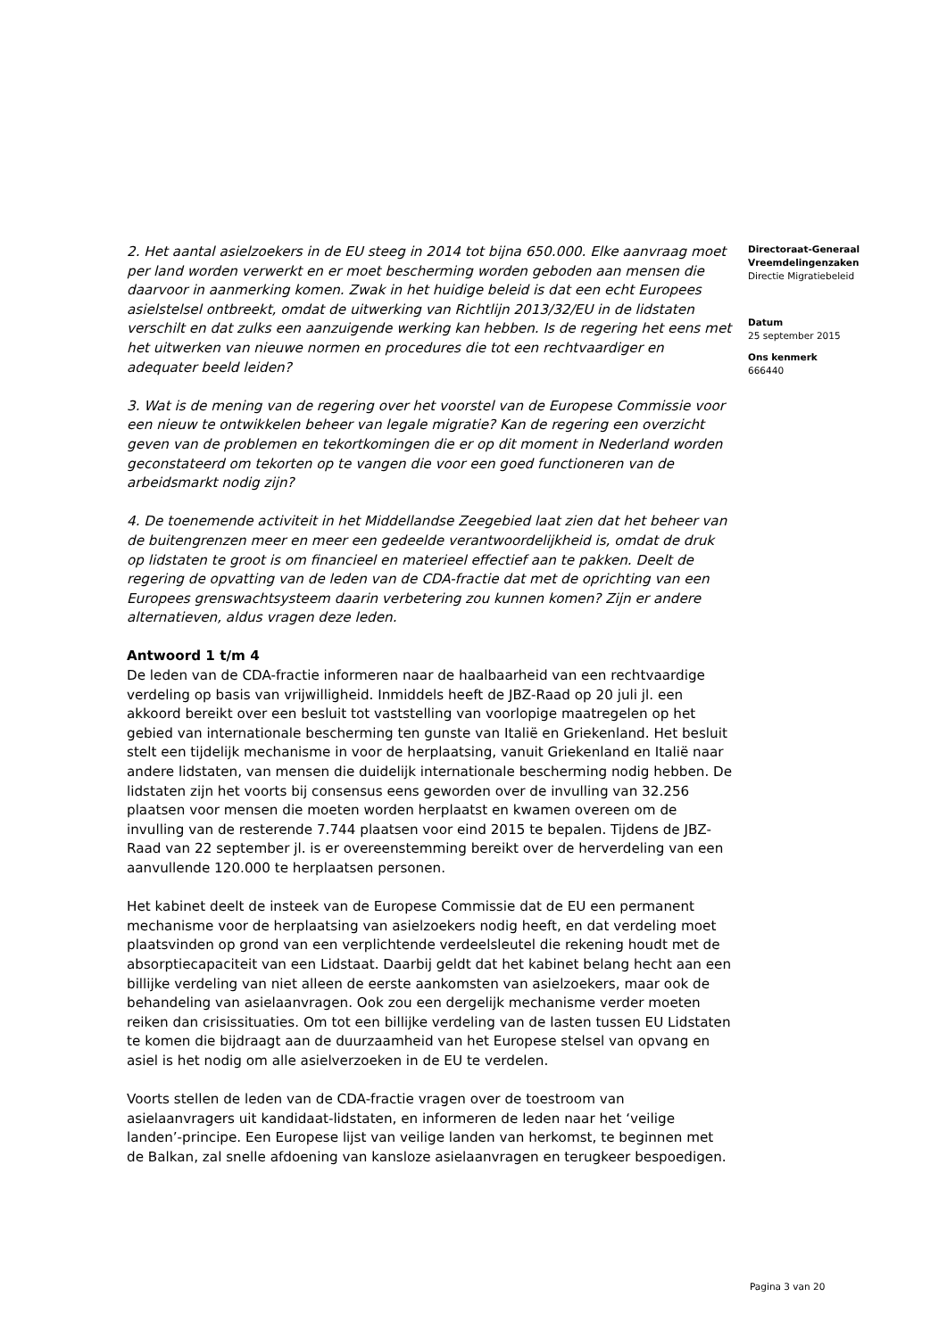2. Het aantal asielzoekers in de EU steeg in 2014 tot bijna 650.000. Elke aanvraag moet per land worden verwerkt en er moet bescherming worden geboden aan mensen die daarvoor in aanmerking komen. Zwak in het huidige beleid is dat een echt Europees asielstelsel ontbreekt, omdat de uitwerking van Richtlijn 2013/32/EU in de lidstaten verschilt en dat zulks een aanzuigende werking kan hebben. Is de regering het eens met het uitwerken van nieuwe normen en procedures die tot een rechtvaardiger en adequater beeld leiden?
3. Wat is de mening van de regering over het voorstel van de Europese Commissie voor een nieuw te ontwikkelen beheer van legale migratie? Kan de regering een overzicht geven van de problemen en tekortkomingen die er op dit moment in Nederland worden geconstateerd om tekorten op te vangen die voor een goed functioneren van de arbeidsmarkt nodig zijn?
4. De toenemende activiteit in het Middellandse Zeegebied laat zien dat het beheer van de buitengrenzen meer en meer een gedeelde verantwoordelijkheid is, omdat de druk op lidstaten te groot is om financieel en materieel effectief aan te pakken. Deelt de regering de opvatting van de leden van de CDA-fractie dat met de oprichting van een Europees grenswachtsysteem daarin verbetering zou kunnen komen? Zijn er andere alternatieven, aldus vragen deze leden.
Antwoord 1 t/m 4
De leden van de CDA-fractie informeren naar de haalbaarheid van een rechtvaardige verdeling op basis van vrijwilligheid. Inmiddels heeft de JBZ-Raad op 20 juli jl. een akkoord bereikt over een besluit tot vaststelling van voorlopige maatregelen op het gebied van internationale bescherming ten gunste van Italië en Griekenland. Het besluit stelt een tijdelijk mechanisme in voor de herplaatsing, vanuit Griekenland en Italië naar andere lidstaten, van mensen die duidelijk internationale bescherming nodig hebben. De lidstaten zijn het voorts bij consensus eens geworden over de invulling van 32.256 plaatsen voor mensen die moeten worden herplaatst en kwamen overeen om de invulling van de resterende 7.744 plaatsen voor eind 2015 te bepalen. Tijdens de JBZ-Raad van 22 september jl. is er overeenstemming bereikt over de herverdeling van een aanvullende 120.000 te herplaatsen personen.
Het kabinet deelt de insteek van de Europese Commissie dat de EU een permanent mechanisme voor de herplaatsing van asielzoekers nodig heeft, en dat verdeling moet plaatsvinden op grond van een verplichtende verdeelsleutel die rekening houdt met de absorptiecapaciteit van een Lidstaat. Daarbij geldt dat het kabinet belang hecht aan een billijke verdeling van niet alleen de eerste aankomsten van asielzoekers, maar ook de behandeling van asielaanvragen. Ook zou een dergelijk mechanisme verder moeten reiken dan crisissituaties. Om tot een billijke verdeling van de lasten tussen EU Lidstaten te komen die bijdraagt aan de duurzaamheid van het Europese stelsel van opvang en asiel is het nodig om alle asielverzoeken in de EU te verdelen.
Voorts stellen de leden van de CDA-fractie vragen over de toestroom van asielaanvragers uit kandidaat-lidstaten, en informeren de leden naar het ‘veilige landen’-principe. Een Europese lijst van veilige landen van herkomst, te beginnen met de Balkan, zal snelle afdoening van kansloze asielaanvragen en terugkeer bespoedigen.
Directoraat-Generaal Vreemdelingenzaken
Directie Migratiebeleid
Datum
25 september 2015
Ons kenmerk
666440
Pagina 3 van 20